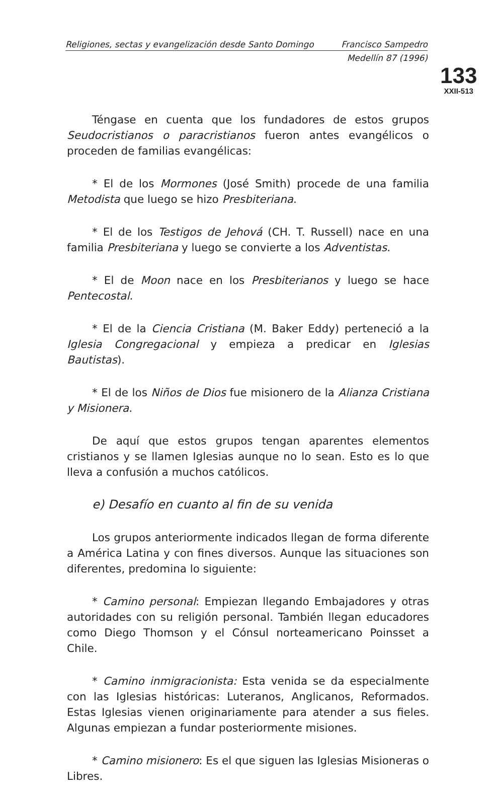Religiones, sectas y evangelización desde Santo Domingo Francisco Sampedro
Medellín 87 (1996)
133
XXII-513
Téngase en cuenta que los fundadores de estos grupos Seudocristianos o paracristianos fueron antes evangélicos o proceden de familias evangélicas:
* El de los Mormones (José Smith) procede de una familia Metodista que luego se hizo Presbiteriana.
* El de los Testigos de Jehová (CH. T. Russell) nace en una familia Presbiteriana y luego se convierte a los Adventistas.
* El de Moon nace en los Presbiterianos y luego se hace Pentecostal.
* El de la Ciencia Cristiana (M. Baker Eddy) perteneció a la Iglesia Congregacional y empieza a predicar en Iglesias Bautistas).
* El de los Niños de Dios fue misionero de la Alianza Cristiana y Misionera.
De aquí que estos grupos tengan aparentes elementos cristianos y se llamen Iglesias aunque no lo sean. Esto es lo que lleva a confusión a muchos católicos.
e) Desafío en cuanto al fin de su venida
Los grupos anteriormente indicados llegan de forma diferente a América Latina y con fines diversos. Aunque las situaciones son diferentes, predomina lo siguiente:
* Camino personal: Empiezan llegando Embajadores y otras autoridades con su religión personal. También llegan educadores como Diego Thomson y el Cónsul norteamericano Poinsset a Chile.
* Camino inmigracionista: Esta venida se da especialmente con las Iglesias históricas: Luteranos, Anglicanos, Reformados. Estas Iglesias vienen originariamente para atender a sus fieles. Algunas empiezan a fundar posteriormente misiones.
* Camino misionero: Es el que siguen las Iglesias Misioneras o Libres.